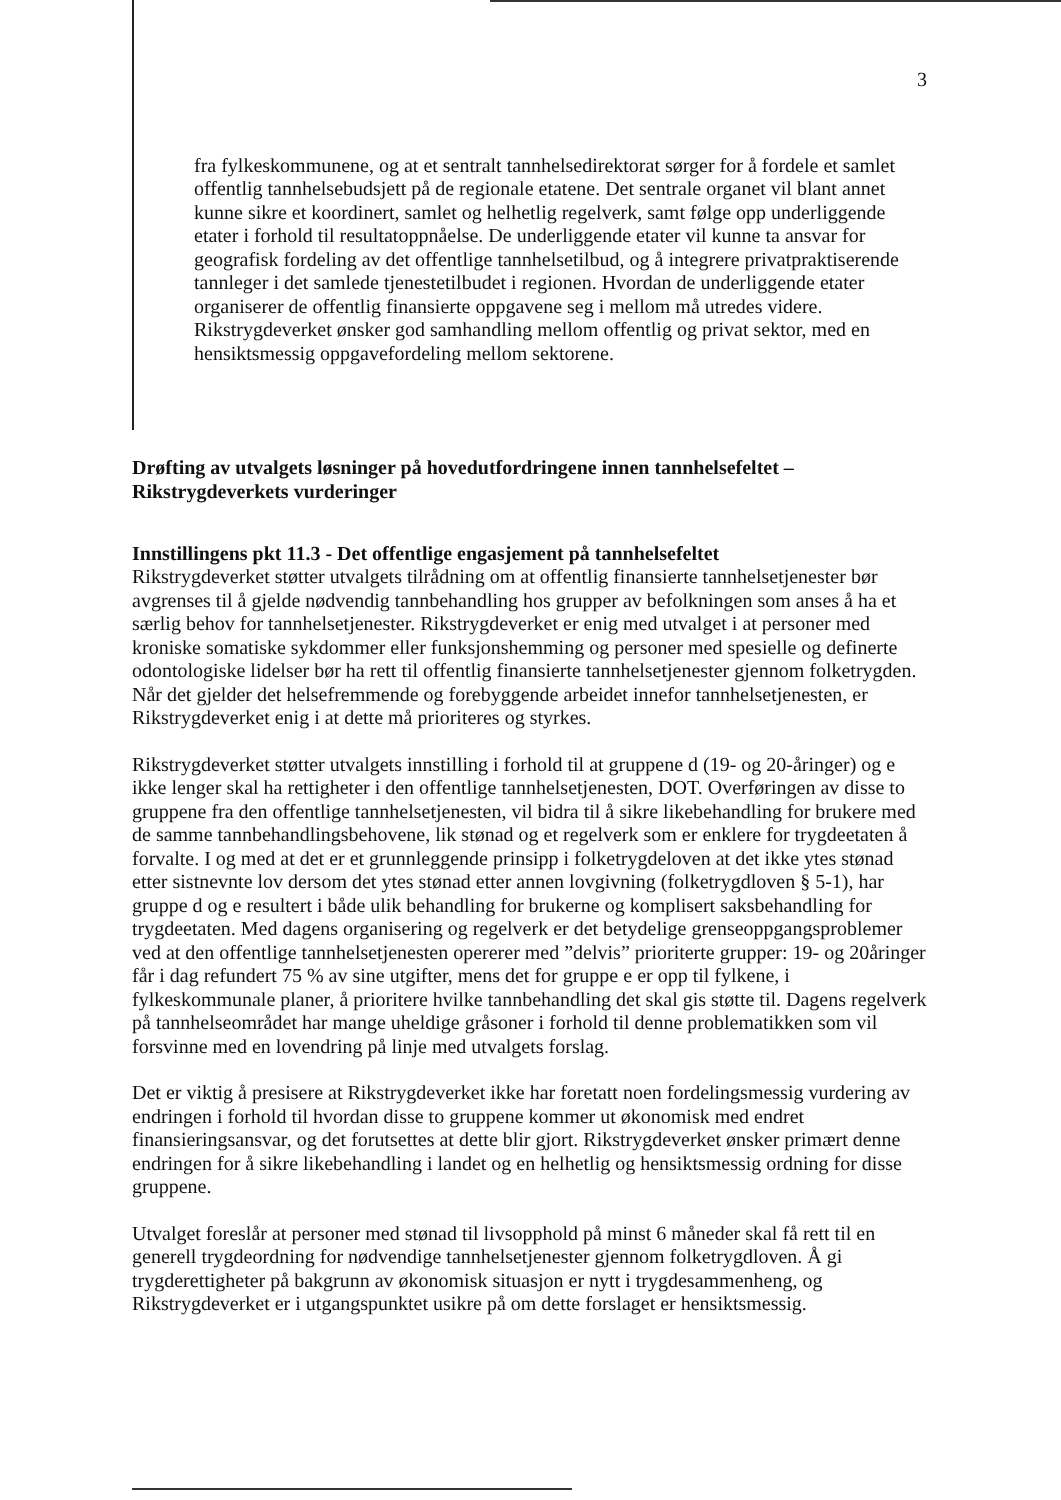3
fra fylkeskommunene, og at et sentralt tannhelsedirektorat sørger for å fordele et samlet offentlig tannhelsebudsjett på de regionale etatene. Det sentrale organet vil blant annet kunne sikre et koordinert, samlet og helhetlig regelverk, samt følge opp underliggende etater i forhold til resultatoppnåelse. De underliggende etater vil kunne ta ansvar for geografisk fordeling av det offentlige tannhelsetilbud, og å integrere privatpraktiserende tannleger i det samlede tjenestetilbudet i regionen. Hvordan de underliggende etater organiserer de offentlig finansierte oppgavene seg i mellom må utredes videre. Rikstrygdeverket ønsker god samhandling mellom offentlig og privat sektor, med en hensiktsmessig oppgavefordeling mellom sektorene.
Drøfting av utvalgets løsninger på hovedutfordringene innen tannhelsefeltet – Rikstrygdeverkets vurderinger
Innstillingens pkt 11.3 - Det offentlige engasjement på tannhelsefeltet
Rikstrygdeverket støtter utvalgets tilrådning om at offentlig finansierte tannhelsetjenester bør avgrenses til å gjelde nødvendig tannbehandling hos grupper av befolkningen som anses å ha et særlig behov for tannhelsetjenester. Rikstrygdeverket er enig med utvalget i at personer med kroniske somatiske sykdommer eller funksjonshemming og personer med spesielle og definerte odontologiske lidelser bør ha rett til offentlig finansierte tannhelsetjenester gjennom folketrygden. Når det gjelder det helsefremmende og forebyggende arbeidet innefor tannhelsetjenesten, er Rikstrygdeverket enig i at dette må prioriteres og styrkes.
Rikstrygdeverket støtter utvalgets innstilling i forhold til at gruppene d (19- og 20-åringer) og e ikke lenger skal ha rettigheter i den offentlige tannhelsetjenesten, DOT. Overføringen av disse to gruppene fra den offentlige tannhelsetjenesten, vil bidra til å sikre likebehandling for brukere med de samme tannbehandlingsbehovene, lik stønad og et regelverk som er enklere for trygdeetaten å forvalte. I og med at det er et grunnleggende prinsipp i folketrygdeloven at det ikke ytes stønad etter sistnevnte lov dersom det ytes stønad etter annen lovgivning (folketrygdloven § 5-1), har gruppe d og e resultert i både ulik behandling for brukerne og komplisert saksbehandling for trygdeetaten. Med dagens organisering og regelverk er det betydelige grenseoppgangsproblemer ved at den offentlige tannhelsetjenesten opererer med ”delvis” prioriterte grupper: 19- og 20åringer får i dag refundert 75 % av sine utgifter, mens det for gruppe e er opp til fylkene, i fylkeskommunale planer, å prioritere hvilke tannbehandling det skal gis støtte til. Dagens regelverk på tannhelseområdet har mange uheldige gråsoner i forhold til denne problematikken som vil forsvinne med en lovendring på linje med utvalgets forslag.
Det er viktig å presisere at Rikstrygdeverket ikke har foretatt noen fordelingsmessig vurdering av endringen i forhold til hvordan disse to gruppene kommer ut økonomisk med endret finansieringsansvar, og det forutsettes at dette blir gjort. Rikstrygdeverket ønsker primært denne endringen for å sikre likebehandling i landet og en helhetlig og hensiktsmessig ordning for disse gruppene.
Utvalget foreslår at personer med stønad til livsopphold på minst 6 måneder skal få rett til en generell trygdeordning for nødvendige tannhelsetjenester gjennom folketrygdloven. Å gi trygderettigheter på bakgrunn av økonomisk situasjon er nytt i trygdesammenheng, og Rikstrygdeverket er i utgangspunktet usikre på om dette forslaget er hensiktsmessig.